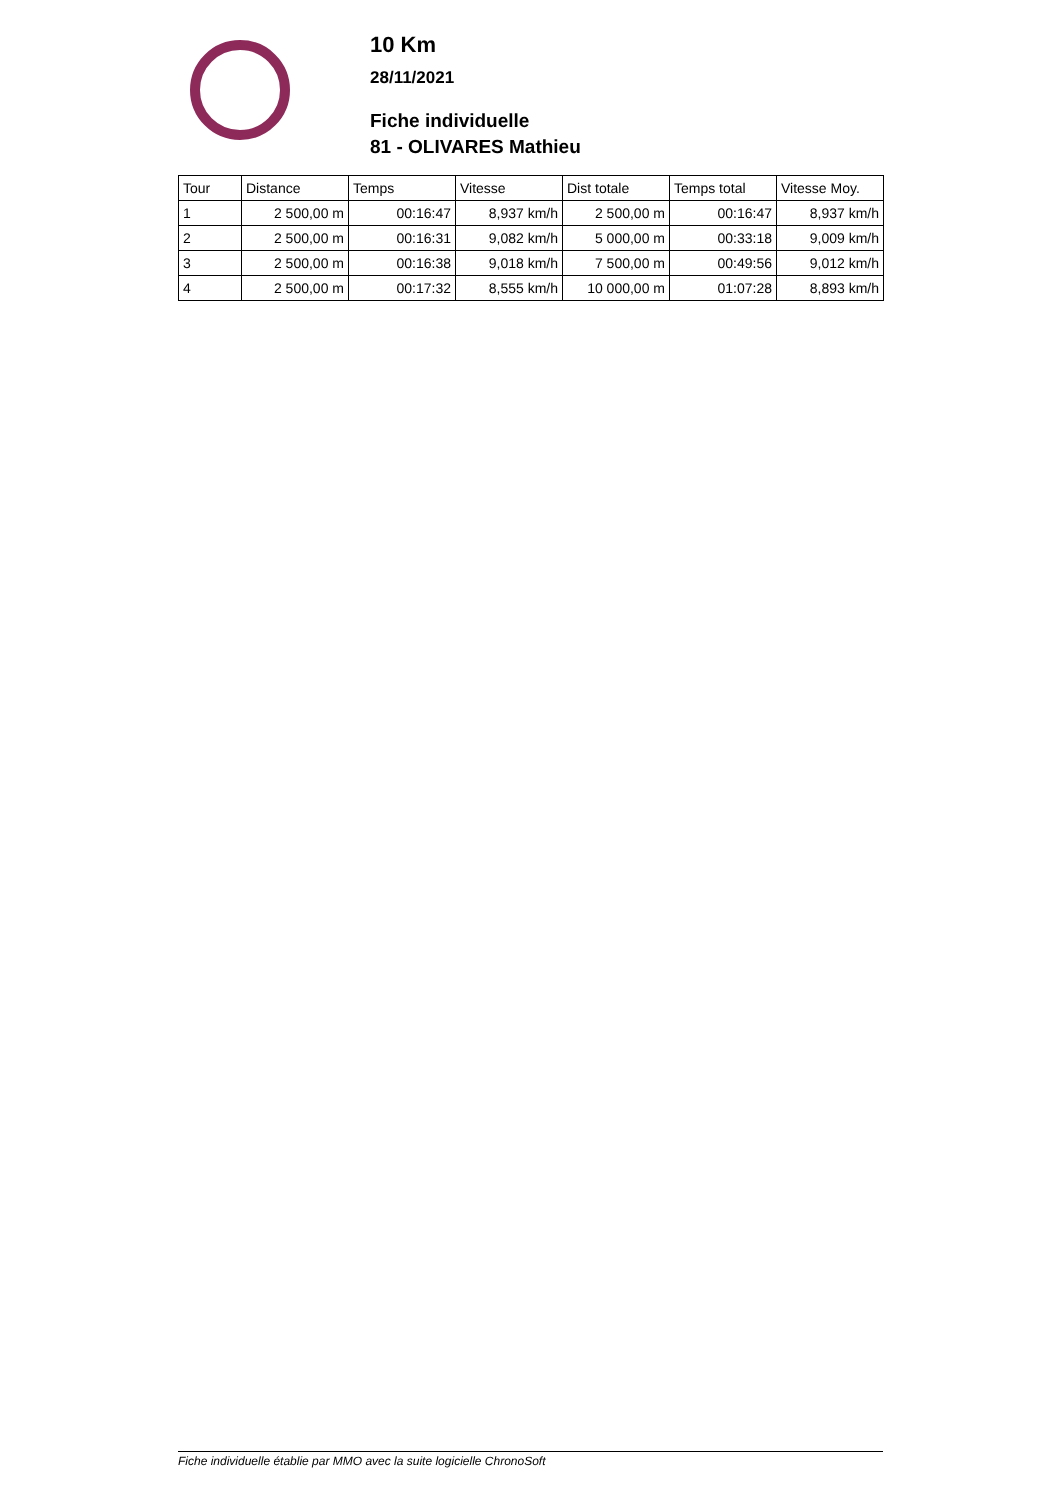10 Km
28/11/2021
Fiche individuelle
81 - OLIVARES Mathieu
| Tour | Distance | Temps | Vitesse | Dist totale | Temps total | Vitesse Moy. |
| --- | --- | --- | --- | --- | --- | --- |
| 1 | 2 500,00 m | 00:16:47 | 8,937 km/h | 2 500,00 m | 00:16:47 | 8,937 km/h |
| 2 | 2 500,00 m | 00:16:31 | 9,082 km/h | 5 000,00 m | 00:33:18 | 9,009 km/h |
| 3 | 2 500,00 m | 00:16:38 | 9,018 km/h | 7 500,00 m | 00:49:56 | 9,012 km/h |
| 4 | 2 500,00 m | 00:17:32 | 8,555 km/h | 10 000,00 m | 01:07:28 | 8,893 km/h |
Fiche individuelle établie par MMO avec la suite logicielle ChronoSoft